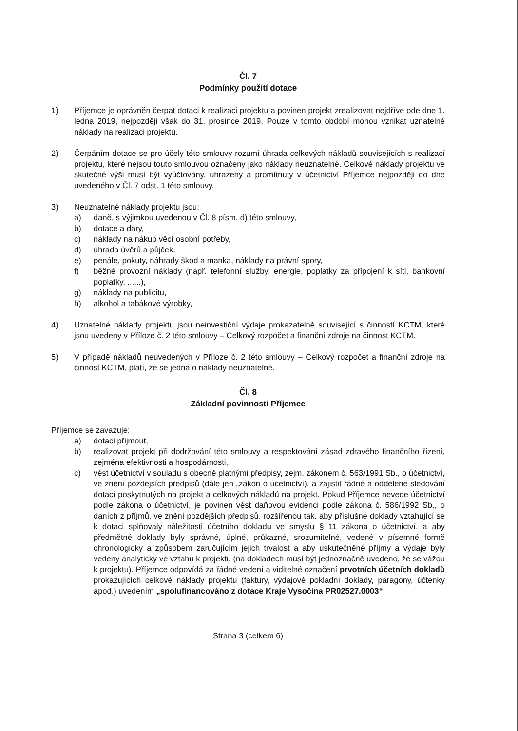Čl. 7
Podmínky použití dotace
1) Příjemce je oprávněn čerpat dotaci k realizaci projektu a povinen projekt zrealizovat nejdříve ode dne 1. ledna 2019, nejpozději však do 31. prosince 2019. Pouze v tomto období mohou vznikat uznatelné náklady na realizaci projektu.
2) Čerpáním dotace se pro účely této smlouvy rozumí úhrada celkových nákladů souvisejících s realizací projektu, které nejsou touto smlouvou označeny jako náklady neuznatelné. Celkové náklady projektu ve skutečné výši musí být vyúčtovány, uhrazeny a promítnuty v účetnictví Příjemce nejpozději do dne uvedeného v Čl. 7 odst. 1 této smlouvy.
3) Neuznatelné náklady projektu jsou:
a) daně, s výjimkou uvedenou v Čl. 8 písm. d) této smlouvy,
b) dotace a dary,
c) náklady na nákup věcí osobní potřeby,
d) úhrada úvěrů a půjček,
e) penále, pokuty, náhrady škod a manka, náklady na právní spory,
f) běžné provozní náklady (např. telefonní služby, energie, poplatky za připojení k síti, bankovní poplatky, ......),
g) náklady na publicitu,
h) alkohol a tabákové výrobky,
4) Uznatelné náklady projektu jsou neinvestiční výdaje prokazatelně související s činností KCTM, které jsou uvedeny v Příloze č. 2 této smlouvy – Celkový rozpočet a finanční zdroje na činnost KCTM.
5) V případě nákladů neuvedených v Příloze č. 2 této smlouvy – Celkový rozpočet a finanční zdroje na činnost KCTM, platí, že se jedná o náklady neuznatelné.
Čl. 8
Základní povinnosti Příjemce
Příjemce se zavazuje:
a) dotaci přijmout,
b) realizovat projekt při dodržování této smlouvy a respektování zásad zdravého finančního řízení, zejména efektivnosti a hospodárnosti,
c) vést účetnictví v souladu s obecně platnými předpisy, zejm. zákonem č. 563/1991 Sb., o účetnictví, ve znění pozdějších předpisů (dále jen „zákon o účetnictví), a zajistit řádné a oddělené sledování dotací poskytnutých na projekt a celkových nákladů na projekt. Pokud Příjemce nevede účetnictví podle zákona o účetnictví, je povinen vést daňovou evidenci podle zákona č. 586/1992 Sb., o daních z příjmů, ve znění pozdějších předpisů, rozšířenou tak, aby příslušné doklady vztahující se k dotaci splňovaly náležitosti účetního dokladu ve smyslu § 11 zákona o účetnictví, a aby předmětné doklady byly správné, úplné, průkazné, srozumitelné, vedené v písemné formě chronologicky a způsobem zaručujícím jejich trvalost a aby uskutečněné příjmy a výdaje byly vedeny analyticky ve vztahu k projektu (na dokladech musí být jednoznačně uvedeno, že se vážou k projektu). Příjemce odpovídá za řádné vedení a viditelné označení prvotních účetních dokladů prokazujících celkové náklady projektu (faktury, výdajové pokladní doklady, paragony, účtenky apod.) uvedením „spolufinancováno z dotace Kraje Vysočina PR02527.0003“.
Strana 3 (celkem 6)